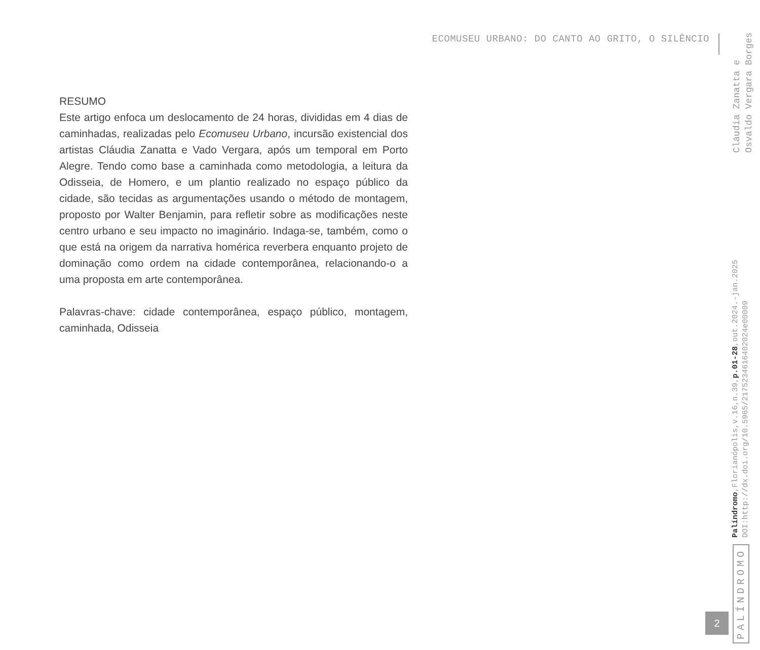ECOMUSEU URBANO: DO CANTO AO GRITO, O SILÊNCIO
RESUMO
Este artigo enfoca um deslocamento de 24 horas, divididas em 4 dias de caminhadas, realizadas pelo Ecomuseu Urbano, incursão existencial dos artistas Cláudia Zanatta e Vado Vergara, após um temporal em Porto Alegre. Tendo como base a caminhada como metodologia, a leitura da Odisseia, de Homero, e um plantio realizado no espaço público da cidade, são tecidas as argumentações usando o método de montagem, proposto por Walter Benjamin, para refletir sobre as modificações neste centro urbano e seu impacto no imaginário. Indaga-se, também, como o que está na origem da narrativa homérica reverbera enquanto projeto de dominação como ordem na cidade contemporânea, relacionando-o a uma proposta em arte contemporânea.
Palavras-chave: cidade contemporânea, espaço público, montagem, caminhada, Odisseia
Cláudia Zanatta e
Osvaldo Vergara Borges
Palíndromo,Florianópolis,v.16,n.39,p.01-28,out.2024.-jan.2025
DOI:http://dx.doi.org/10.5965/2175234616402024e00009
PALÍNDROMO
2